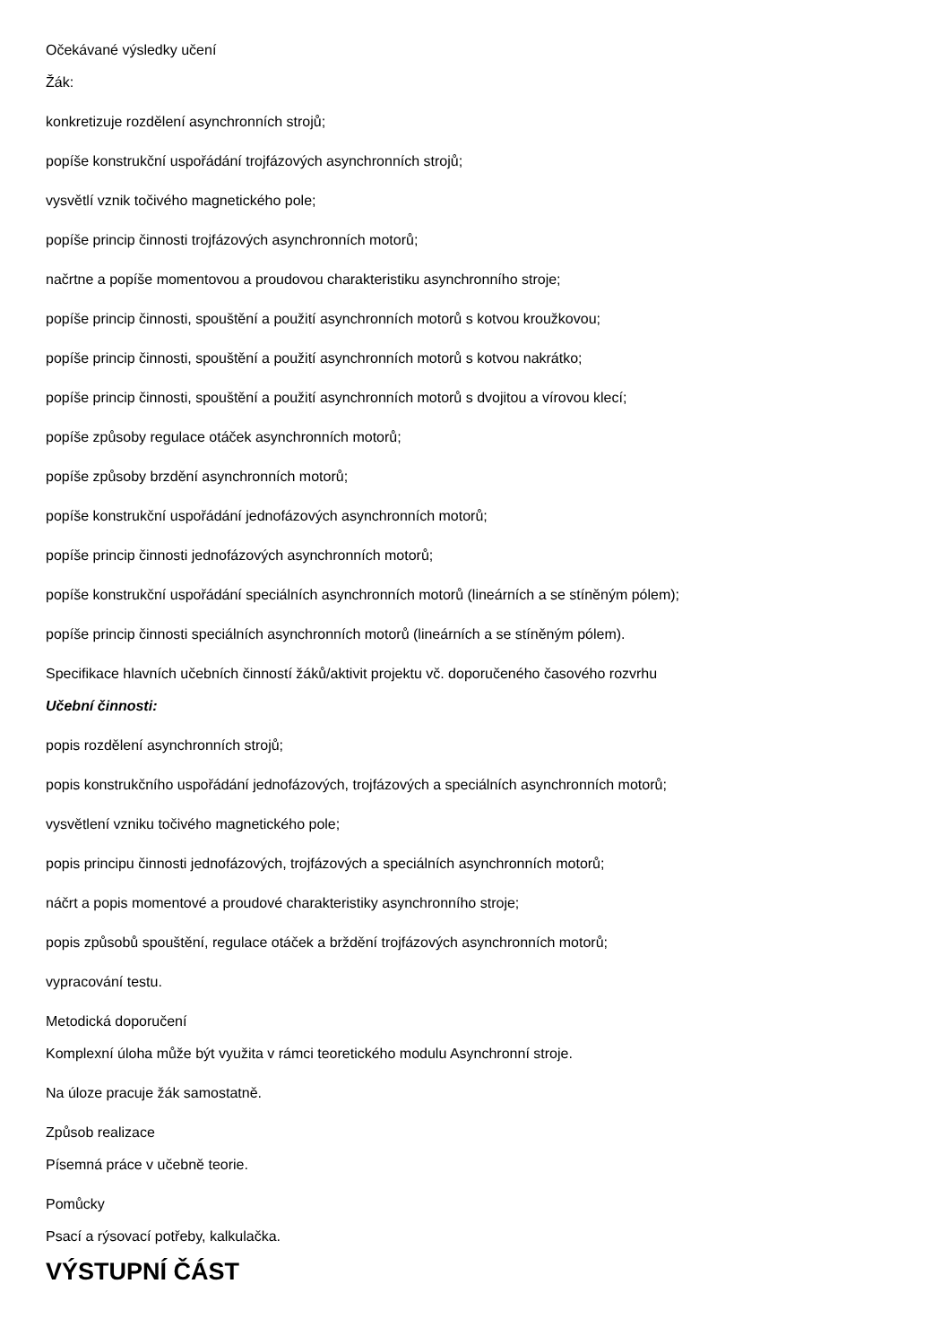Očekávané výsledky učení
Žák:
konkretizuje rozdělení asynchronních strojů;
popíše konstrukční uspořádání trojfázových asynchronních strojů;
vysvětlí vznik točivého magnetického pole;
popíše princip činnosti trojfázových asynchronních motorů;
načrtne a popíše momentovou a proudovou charakteristiku asynchronního stroje;
popíše princip činnosti, spouštění a použití asynchronních motorů s kotvou kroužkovou;
popíše princip činnosti, spouštění a použití asynchronních motorů s kotvou nakrátko;
popíše princip činnosti, spouštění a použití asynchronních motorů s dvojitou a vírovou klecí;
popíše způsoby regulace otáček asynchronních motorů;
popíše způsoby brzdění asynchronních motorů;
popíše konstrukční uspořádání jednofázových asynchronních motorů;
popíše princip činnosti jednofázových asynchronních motorů;
popíše konstrukční uspořádání speciálních asynchronních motorů (lineárních a se stíněným pólem);
popíše princip činnosti speciálních asynchronních motorů (lineárních a se stíněným pólem).
Specifikace hlavních učebních činností žáků/aktivit projektu vč. doporučeného časového rozvrhu
Učební činnosti:
popis rozdělení asynchronních strojů;
popis konstrukčního uspořádání jednofázových, trojfázových a speciálních asynchronních motorů;
vysvětlení vzniku točivého magnetického pole;
popis principu činnosti jednofázových, trojfázových a speciálních asynchronních motorů;
náčrt a popis momentové a proudové charakteristiky asynchronního stroje;
popis způsobů spouštění, regulace otáček a brždění trojfázových asynchronních motorů;
vypracování testu.
Metodická doporučení
Komplexní úloha může být využita v rámci teoretického modulu Asynchronní stroje.
Na úloze pracuje žák samostatně.
Způsob realizace
Písemná práce v učebně teorie.
Pomůcky
Psací a rýsovací potřeby, kalkulačka.
VÝSTUPNÍ ČÁST